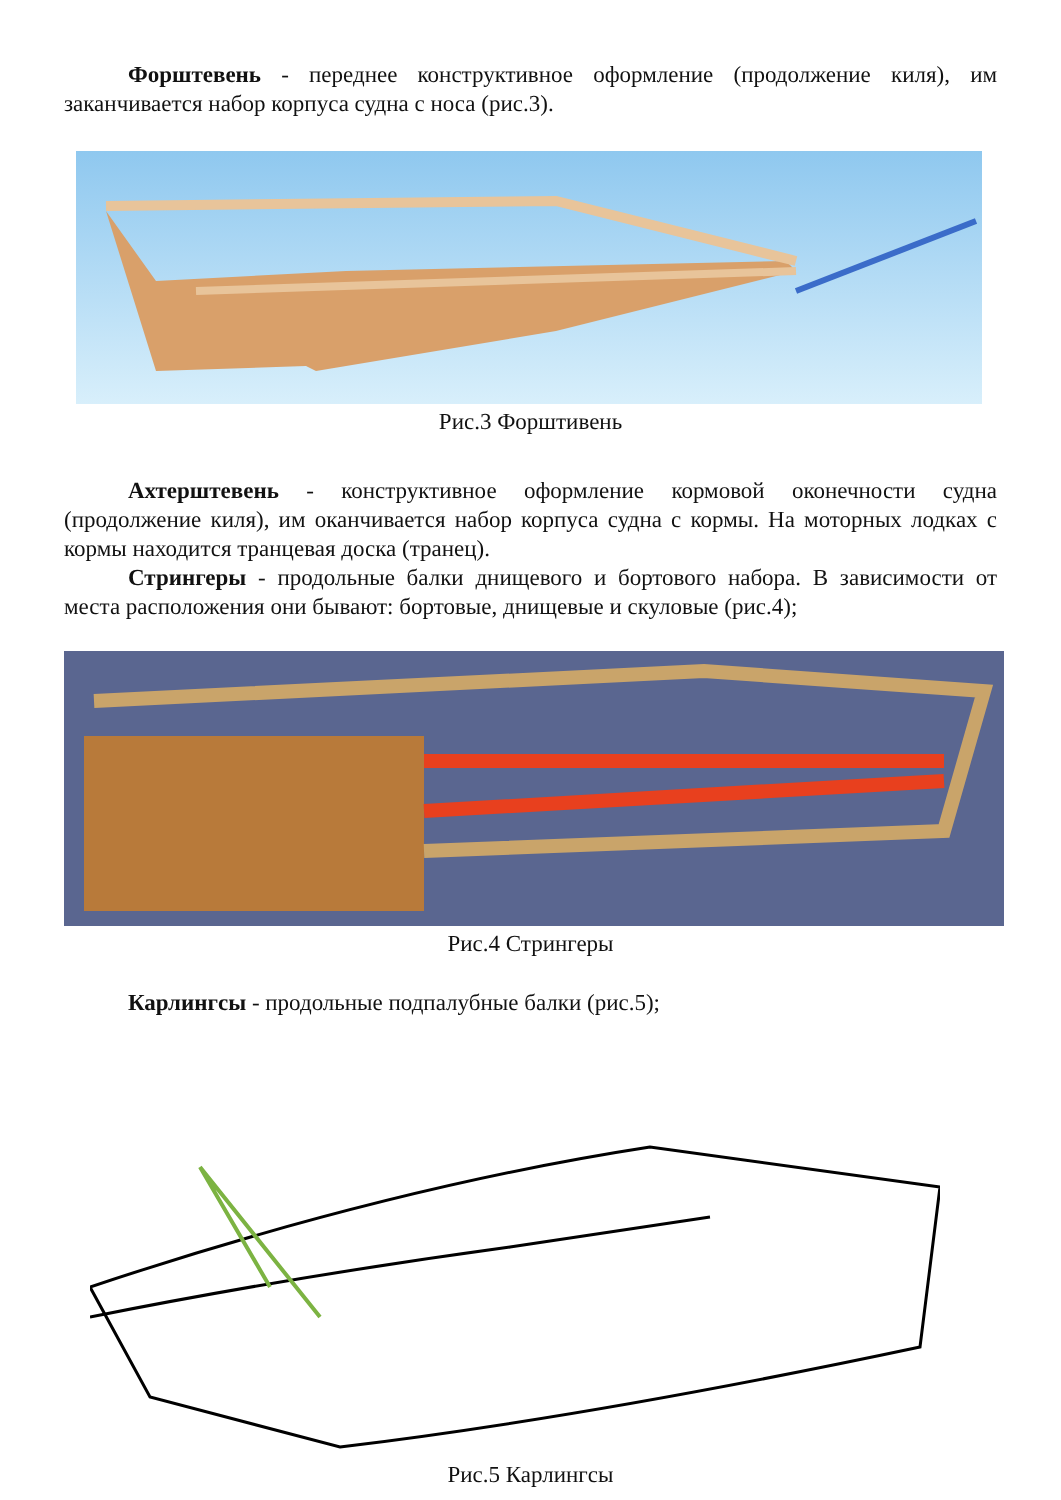Форштевень - переднее конструктивное оформление (продолжение киля), им заканчивается набор корпуса судна с носа (рис.3).
Рис.3 Форштивень
Ахтерштевень - конструктивное оформление кормовой оконечности судна (продолжение киля), им оканчивается набор корпуса судна с кормы. На моторных лодках с кормы находится транцевая доска (транец).
Стрингеры - продольные балки днищевого и бортового набора. В зависимости от места расположения они бывают: бортовые, днищевые и скуловые (рис.4);
Рис.4 Стрингеры
Карлингсы - продольные подпалубные балки (рис.5);
Рис.5 Карлингсы